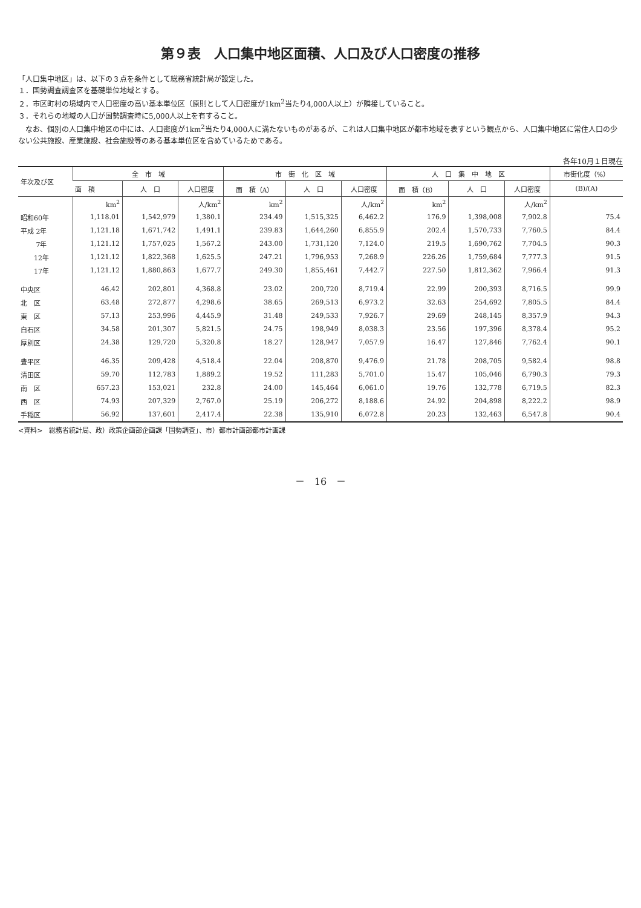第９表　人口集中地区面積、人口及び人口密度の推移
「人口集中地区」は、以下の３点を条件として総務省統計局が設定した。
１．国勢調査調査区を基礎単位地域とする。
２．市区町村の境域内で人口密度の高い基本単位区（原則として人口密度が1km<sup>2</sup>当たり4,000人以上）が隣接していること。
３．それらの地域の人口が国勢調査時に5,000人以上を有すること。
　なお、個別の人口集中地区の中には、人口密度が1km<sup>2</sup>当たり4,000人に満たないものがあるが、これは人口集中地区が都市地域を表すという観点から、人口集中地区に常住人口の少ない公共施設、産業施設、社会施設等のある基本単位区を含めているためである。
各年10月１日現在
| 年次及び区 | 全 市 域 | | | 市 街 化 区 域 | | | 人 口 集 中 地 区 | | | 市街化度（%） |
| --- | --- | --- | --- | --- | --- | --- | --- | --- | --- | --- |
| | 面 積 | 人 口 | 人口密度 | 面 積（A） | 人 口 | 人口密度 | 面 積（B） | 人 口 | 人口密度 | (B)/(A) |
| | km<sup>2</sup> | | 人/km<sup>2</sup> | km<sup>2</sup> | | 人/km<sup>2</sup> | km<sup>2</sup> | | 人/km<sup>2</sup> | |
| 昭和60年 | 1,118.01 | 1,542,979 | 1,380.1 | 234.49 | 1,515,325 | 6,462.2 | 176.9 | 1,398,008 | 7,902.8 | 75.4 |
| 平成 2年 | 1,121.18 | 1,671,742 | 1,491.1 | 239.83 | 1,644,260 | 6,855.9 | 202.4 | 1,570,733 | 7,760.5 | 84.4 |
| 7年 | 1,121.12 | 1,757,025 | 1,567.2 | 243.00 | 1,731,120 | 7,124.0 | 219.5 | 1,690,762 | 7,704.5 | 90.3 |
| 12年 | 1,121.12 | 1,822,368 | 1,625.5 | 247.21 | 1,796,953 | 7,268.9 | 226.26 | 1,759,684 | 7,777.3 | 91.5 |
| 17年 | 1,121.12 | 1,880,863 | 1,677.7 | 249.30 | 1,855,461 | 7,442.7 | 227.50 | 1,812,362 | 7,966.4 | 91.3 |
| 中央区 | 46.42 | 202,801 | 4,368.8 | 23.02 | 200,720 | 8,719.4 | 22.99 | 200,393 | 8,716.5 | 99.9 |
| 北 区 | 63.48 | 272,877 | 4,298.6 | 38.65 | 269,513 | 6,973.2 | 32.63 | 254,692 | 7,805.5 | 84.4 |
| 東 区 | 57.13 | 253,996 | 4,445.9 | 31.48 | 249,533 | 7,926.7 | 29.69 | 248,145 | 8,357.9 | 94.3 |
| 白石区 | 34.58 | 201,307 | 5,821.5 | 24.75 | 198,949 | 8,038.3 | 23.56 | 197,396 | 8,378.4 | 95.2 |
| 厚別区 | 24.38 | 129,720 | 5,320.8 | 18.27 | 128,947 | 7,057.9 | 16.47 | 127,846 | 7,762.4 | 90.1 |
| 豊平区 | 46.35 | 209,428 | 4,518.4 | 22.04 | 208,870 | 9,476.9 | 21.78 | 208,705 | 9,582.4 | 98.8 |
| 清田区 | 59.70 | 112,783 | 1,889.2 | 19.52 | 111,283 | 5,701.0 | 15.47 | 105,046 | 6,790.3 | 79.3 |
| 南 区 | 657.23 | 153,021 | 232.8 | 24.00 | 145,464 | 6,061.0 | 19.76 | 132,778 | 6,719.5 | 82.3 |
| 西 区 | 74.93 | 207,329 | 2,767.0 | 25.19 | 206,272 | 8,188.6 | 24.92 | 204,898 | 8,222.2 | 98.9 |
| 手稲区 | 56.92 | 137,601 | 2,417.4 | 22.38 | 135,910 | 6,072.8 | 20.23 | 132,463 | 6,547.8 | 90.4 |
<資料>　総務省統計局、政）政策企画部企画課「国勢調査」、市）都市計画部都市計画課
－　16　－